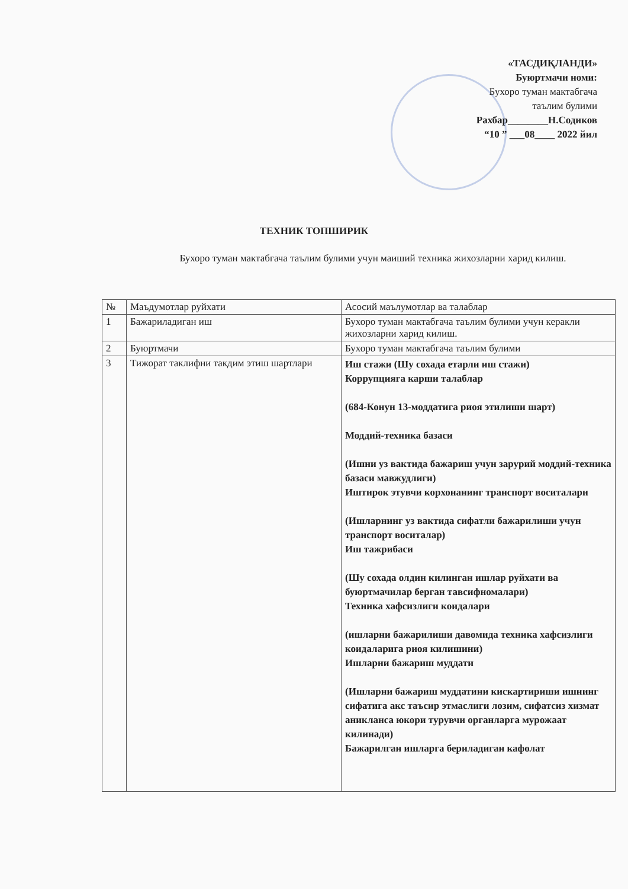«ТАСДИҚЛАНДИ»
Буюртмачи номи:
Бухоро туман мактабгача
таълим булими
Рахбар________Н.Содиков
“10 ” ___08____ 2022 йил
ТЕХНИК ТОПШИРИК
Бухоро туман мактабгача таълим булими учун маиший техника жихозларни харид килиш.
| № | Маъдумотлар руйхати | Асосий маълумотлар ва талаблар |
| --- | --- | --- |
| 1 | Бажариладиган иш | Бухоро туман мактабгача таълим булими учун керакли жихозларни харид килиш. |
| 2 | Буюртмачи | Бухоро туман мактабгача таълим булими |
| 3 | Тижорат таклифни такдим этиш шартлари | Иш стажи (Шу сохада етарли иш стажи) Коррупцияга карши талаблар (684-Конун 13-моддатига риоя этилиши шарт) Моддий-техника базаси (Ишни уз вактида бажариш учун зарурий моддий-техника базаси мавжудлиги) Иштирок этувчи корхонанинг транспорт воситалари (Ишларнинг уз вактида сифатли бажарилиши учун транспорт воситалар) Иш тажрибаси (Шу сохада олдин килинган ишлар руйхати ва буюртмачилар берган тавсифномалари) Техника хафсизлиги коидалари (ишларни бажарилиши давомида техника хафсизлиги коидаларига риоя килишини) Ишларни бажариш муддати (Ишларни бажариш муддатини кискартириши ишнинг сифатига акс таъсир этмаслиги лозим, сифатсиз хизмат аникланса юкори турувчи органларга мурожаат килинади) Бажарилган ишларга бериладиган кафолат |